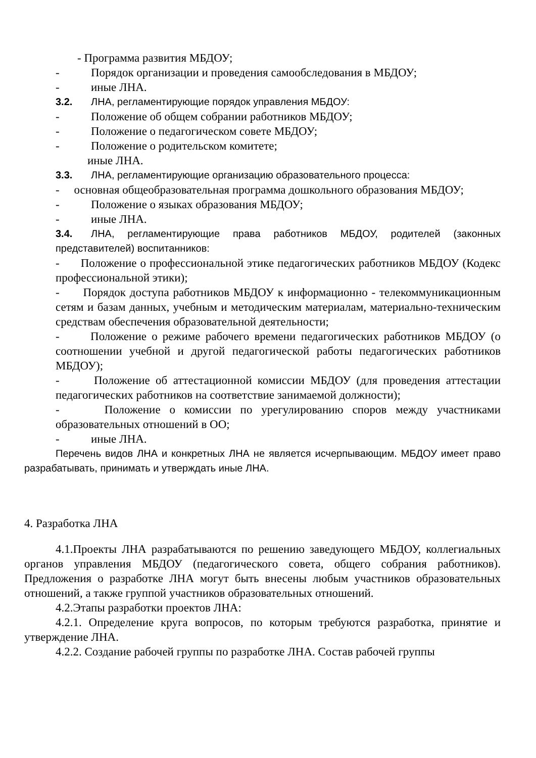- Программа развития МБДОУ;
- Порядок организации и проведения самообследования в МБДОУ;
- иные ЛНА.
3.2. ЛНА, регламентирующие порядок управления МБДОУ:
- Положение об общем собрании работников МБДОУ;
- Положение о педагогическом совете МБДОУ;
- Положение о родительском комитете;
иные ЛНА.
3.3. ЛНА, регламентирующие организацию образовательного процесса:
- основная общеобразовательная программа дошкольного образования МБДОУ;
- Положение о языках образования МБДОУ;
- иные ЛНА.
3.4. ЛНА, регламентирующие права работников МБДОУ, родителей (законных представителей) воспитанников:
- Положение о профессиональной этике педагогических работников МБДОУ (Кодекс профессиональной этики);
- Порядок доступа работников МБДОУ к информационно - телекоммуникационным сетям и базам данных, учебным и методическим материалам, материально-техническим средствам обеспечения образовательной деятельности;
- Положение о режиме рабочего времени педагогических работников МБДОУ (о соотношении учебной и другой педагогической работы педагогических работников МБДОУ);
- Положение об аттестационной комиссии МБДОУ (для проведения аттестации педагогических работников на соответствие занимаемой должности);
- Положение о комиссии по урегулированию споров между участниками образовательных отношений в ОО;
- иные ЛНА.
Перечень видов ЛНА и конкретных ЛНА не является исчерпывающим. МБДОУ имеет право разрабатывать, принимать и утверждать иные ЛНА.
4. Разработка ЛНА
4.1.Проекты ЛНА разрабатываются по решению заведующего МБДОУ, коллегиальных органов управления МБДОУ (педагогического совета, общего собрания работников). Предложения о разработке ЛНА могут быть внесены любым участников образовательных отношений, а также группой участников образовательных отношений.
4.2.Этапы разработки проектов ЛНА:
4.2.1. Определение круга вопросов, по которым требуются разработка, принятие и утверждение ЛНА.
4.2.2. Создание рабочей группы по разработке ЛНА. Состав рабочей группы